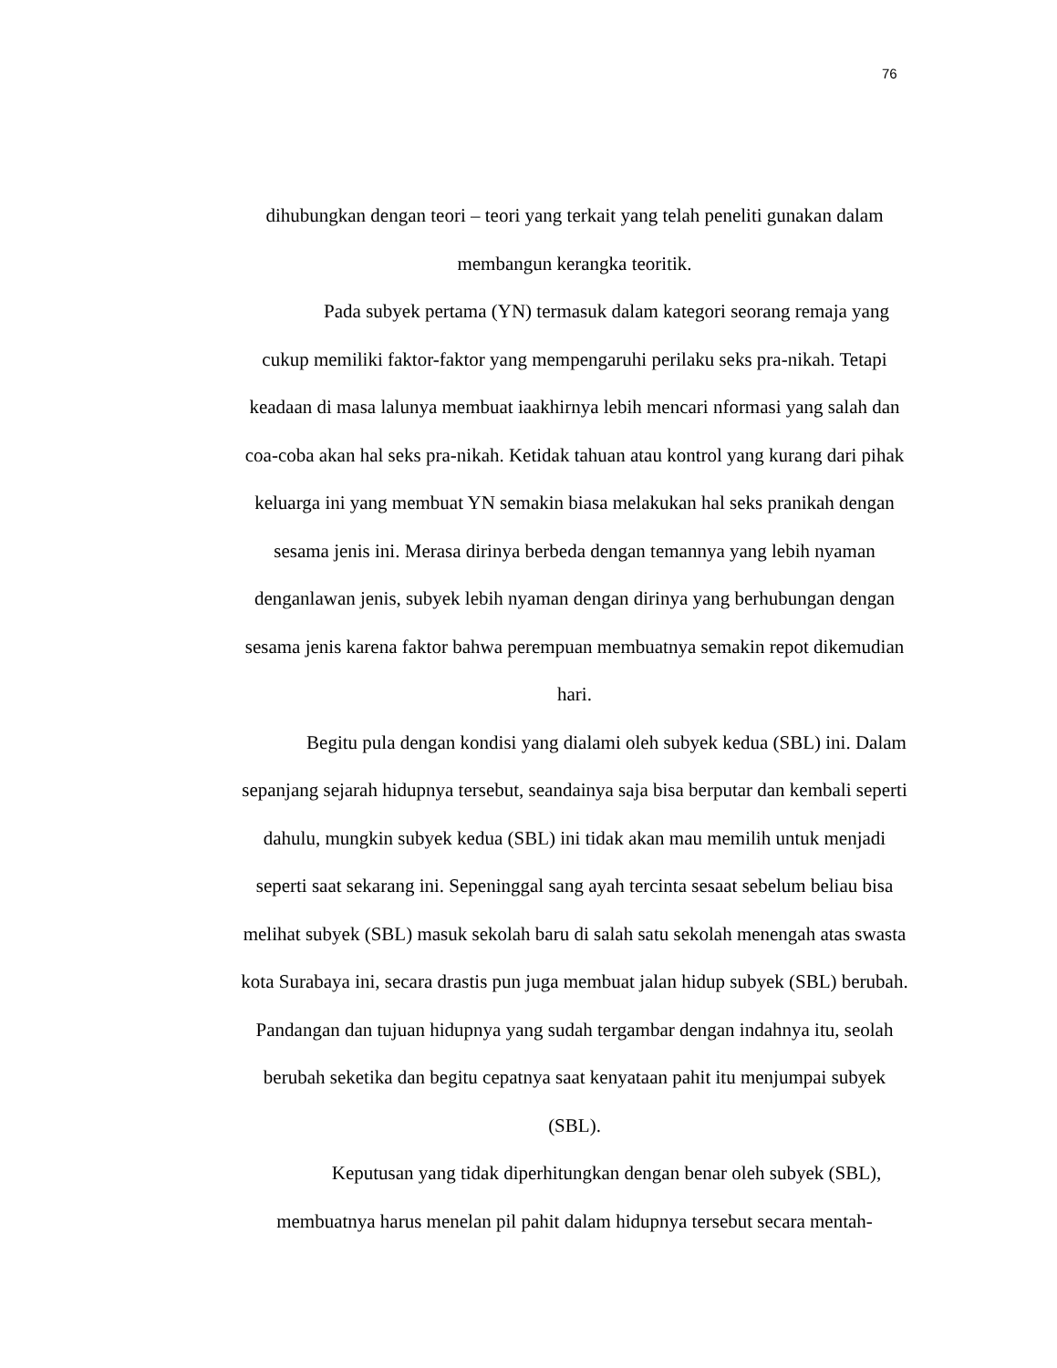76
dihubungkan dengan teori – teori yang terkait yang telah peneliti gunakan dalam membangun kerangka teoritik.
Pada subyek pertama (YN) termasuk dalam kategori seorang remaja yang cukup memiliki faktor-faktor yang mempengaruhi perilaku seks pra-nikah. Tetapi keadaan di masa lalunya membuat iaakhirnya lebih mencari nformasi yang salah dan coa-coba akan hal seks pra-nikah. Ketidak tahuan atau kontrol yang kurang dari pihak keluarga ini yang membuat YN semakin biasa melakukan hal seks pranikah dengan sesama jenis ini. Merasa dirinya berbeda dengan temannya yang lebih nyaman denganlawan jenis, subyek lebih nyaman dengan dirinya yang berhubungan dengan sesama jenis karena faktor bahwa perempuan membuatnya semakin repot dikemudian hari.
Begitu pula dengan kondisi yang dialami oleh subyek kedua (SBL) ini. Dalam sepanjang sejarah hidupnya tersebut, seandainya saja bisa berputar dan kembali seperti dahulu, mungkin subyek kedua (SBL) ini tidak akan mau memilih untuk menjadi seperti saat sekarang ini. Sepeninggal sang ayah tercinta sesaat sebelum beliau bisa melihat subyek (SBL) masuk sekolah baru di salah satu sekolah menengah atas swasta kota Surabaya ini, secara drastis pun juga membuat jalan hidup subyek (SBL) berubah. Pandangan dan tujuan hidupnya yang sudah tergambar dengan indahnya itu, seolah berubah seketika dan begitu cepatnya saat kenyataan pahit itu menjumpai subyek (SBL).
Keputusan yang tidak diperhitungkan dengan benar oleh subyek (SBL), membuatnya harus menelan pil pahit dalam hidupnya tersebut secara mentah-